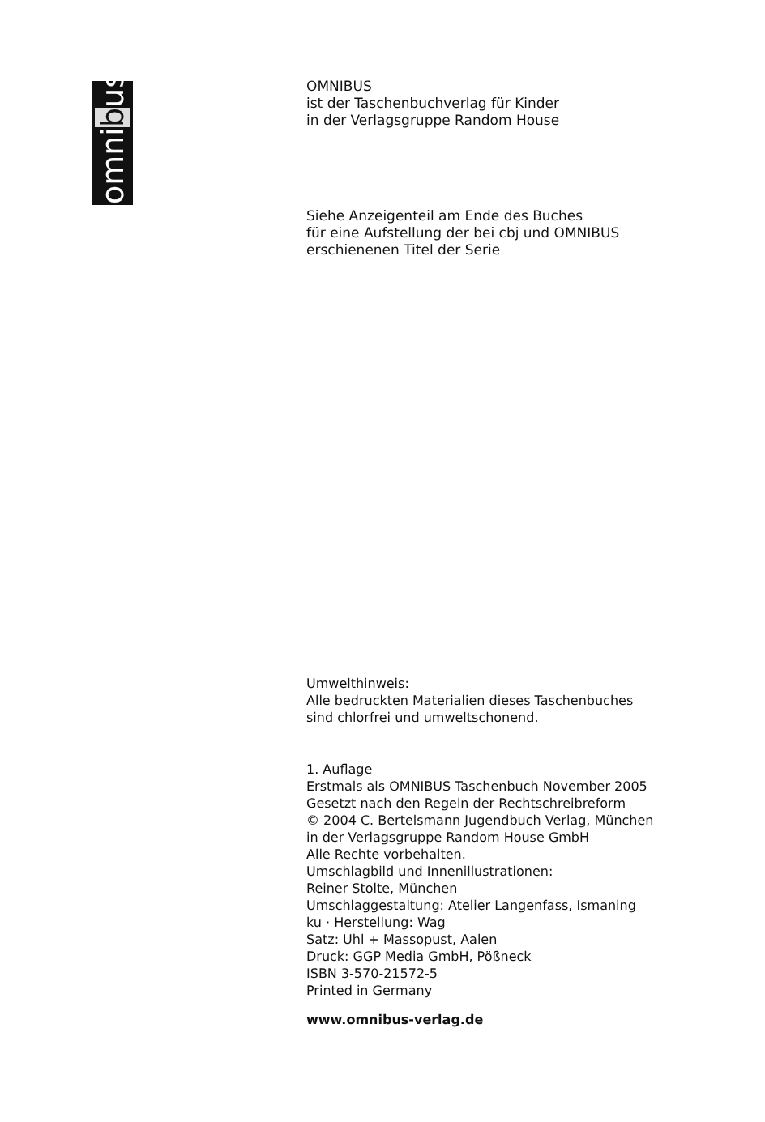omnibus
OMNIBUS
ist der Taschenbuchverlag für Kinder
in der Verlagsgruppe Random House
Siehe Anzeigenteil am Ende des Buches
für eine Aufstellung der bei cbj und OMNIBUS
erschienenen Titel der Serie
Umwelthinweis:
Alle bedruckten Materialien dieses Taschenbuches
sind chlorfrei und umweltschonend.
1. Auflage
Erstmals als OMNIBUS Taschenbuch November 2005
Gesetzt nach den Regeln der Rechtschreibreform
© 2004 C. Bertelsmann Jugendbuch Verlag, München
in der Verlagsgruppe Random House GmbH
Alle Rechte vorbehalten.
Umschlagbild und Innenillustrationen:
Reiner Stolte, München
Umschlaggestaltung: Atelier Langenfass, Ismaning
ku · Herstellung: Wag
Satz: Uhl + Massopust, Aalen
Druck: GGP Media GmbH, Pößneck
ISBN 3-570-21572-5
Printed in Germany
www.omnibus-verlag.de